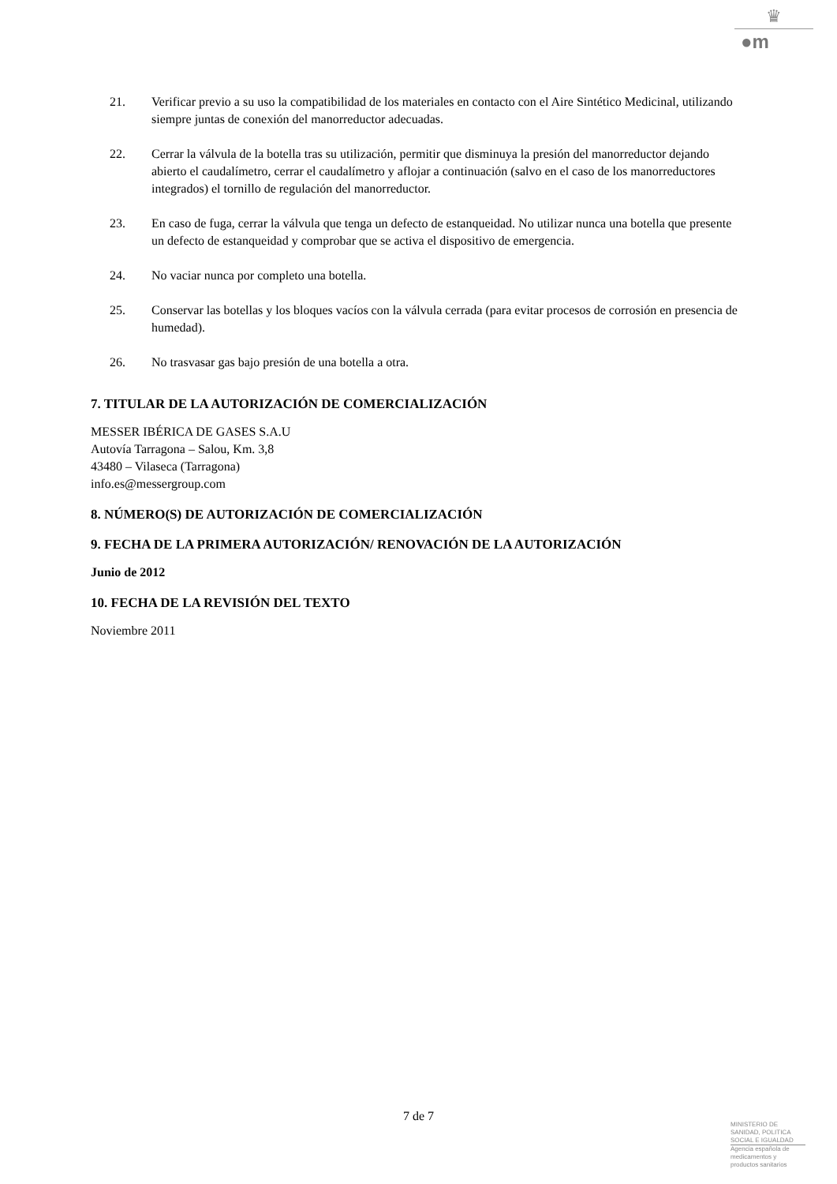♛
●m
21. Verificar previo a su uso la compatibilidad de los materiales en contacto con el Aire Sintético Medicinal, utilizando siempre juntas de conexión del manorreductor adecuadas.
22. Cerrar la válvula de la botella tras su utilización, permitir que disminuya la presión del manorreductor dejando abierto el caudalímetro, cerrar el caudalímetro y aflojar a continuación (salvo en el caso de los manorreductores integrados) el tornillo de regulación del manorreductor.
23. En caso de fuga, cerrar la válvula que tenga un defecto de estanqueidad. No utilizar nunca una botella que presente un defecto de estanqueidad y comprobar que se activa el dispositivo de emergencia.
24. No vaciar nunca por completo una botella.
25. Conservar las botellas y los bloques vacíos con la válvula cerrada (para evitar procesos de corrosión en presencia de humedad).
26. No trasvasar gas bajo presión de una botella a otra.
7. TITULAR DE LA AUTORIZACIÓN DE COMERCIALIZACIÓN
MESSER IBÉRICA DE GASES S.A.U
Autovía Tarragona – Salou, Km. 3,8
43480 – Vilaseca (Tarragona)
info.es@messergroup.com
8. NÚMERO(S) DE AUTORIZACIÓN DE COMERCIALIZACIÓN
9. FECHA DE LA PRIMERA AUTORIZACIÓN/ RENOVACIÓN DE LA AUTORIZACIÓN
Junio de 2012
10. FECHA DE LA REVISIÓN DEL TEXTO
Noviembre 2011
7 de 7
MINISTERIO DE
SANIDAD, POLITICA
SOCIAL E IGUALDAD
Agencia española de
medicamentos y
productos sanitarios